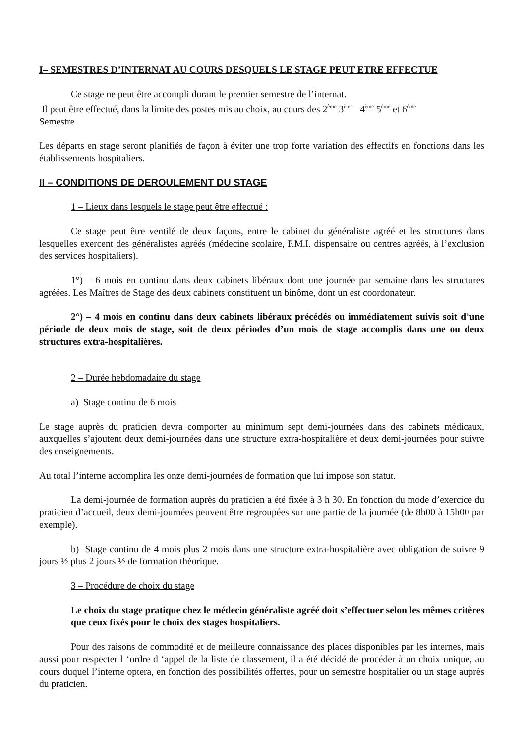I– SEMESTRES D’INTERNAT AU COURS DESQUELS LE STAGE PEUT ETRE EFFECTUE
Ce stage ne peut être accompli durant le premier semestre de l’internat.
Il peut être effectué, dans la limite des postes mis au choix, au cours des 2<sup>ème</sup> 3<sup>ème</sup> 4<sup>ème</sup> 5<sup>ème</sup> et 6<sup>ème</sup>
Semestre
Les départs en stage seront planifiés de façon à éviter une trop forte variation des effectifs en fonctions dans les établissements hospitaliers.
II – CONDITIONS DE DEROULEMENT DU STAGE
1 – Lieux dans lesquels le stage peut être effectué :
Ce stage peut être ventilé de deux façons, entre le cabinet du généraliste agréé et les structures dans lesquelles exercent des généralistes agréés (médecine scolaire, P.M.I. dispensaire ou centres agréés, à l’exclusion des services hospitaliers).
1°) – 6 mois en continu dans deux cabinets libéraux dont une journée par semaine dans les structures agréées. Les Maîtres de Stage des deux cabinets constituent un binôme, dont un est coordonateur.
2°) – 4 mois en continu dans deux cabinets libéraux précédés ou immédiatement suivis soit d’une période de deux mois de stage, soit de deux périodes d’un mois de stage accomplis dans une ou deux structures extra-hospitalières.
2 – Durée hebdomadaire du stage
a) Stage continu de 6 mois
Le stage auprès du praticien devra comporter au minimum sept demi-journées dans des cabinets médicaux, auxquelles s’ajoutent deux demi-journées dans une structure extra-hospitalière et deux demi-journées pour suivre des enseignements.
Au total l’interne accomplira les onze demi-journées de formation que lui impose son statut.
La demi-journée de formation auprès du praticien a été fixée à 3 h 30. En fonction du mode d’exercice du praticien d’accueil, deux demi-journées peuvent être regroupées sur une partie de la journée (de 8h00 à 15h00 par exemple).
b) Stage continu de 4 mois plus 2 mois dans une structure extra-hospitalière avec obligation de suivre 9 jours ½ plus 2 jours ½ de formation théorique.
3 – Procédure de choix du stage
Le choix du stage pratique chez le médecin généraliste agréé doit s’effectuer selon les mêmes critères que ceux fixés pour le choix des stages hospitaliers.
Pour des raisons de commodité et de meilleure connaissance des places disponibles par les internes, mais aussi pour respecter l ‘ordre d ‘appel de la liste de classement, il a été décidé de procéder à un choix unique, au cours duquel l’interne optera, en fonction des possibilités offertes, pour un semestre hospitalier ou un stage auprès du praticien.